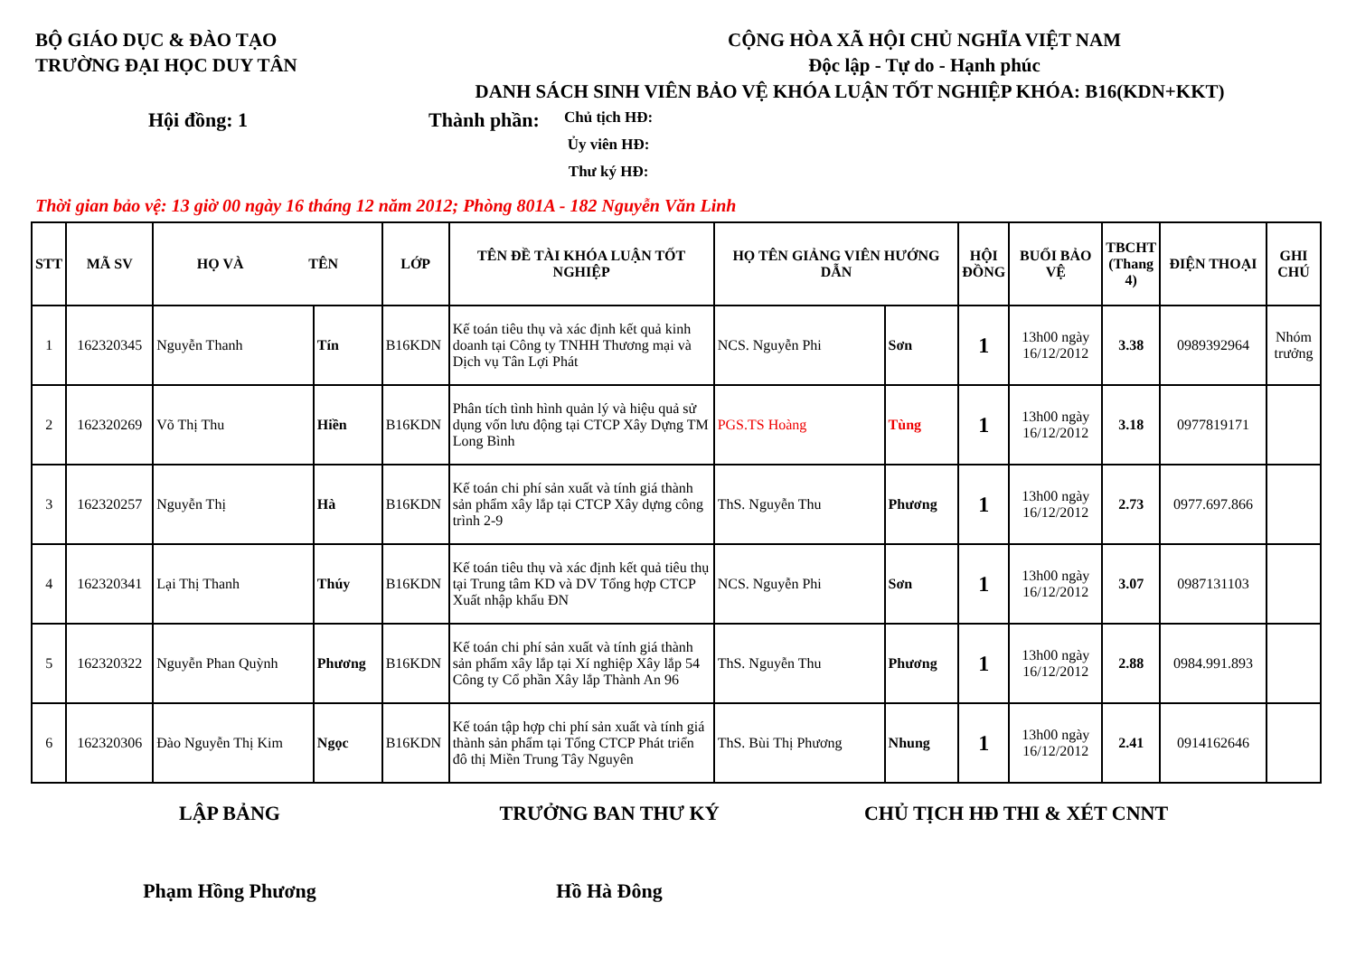BỘ GIÁO DỤC & ĐÀO TẠO
TRƯỜNG ĐẠI HỌC DUY TÂN
CỘNG HÒA XÃ HỘI CHỦ NGHĨA VIỆT NAM
Độc lập - Tự do - Hạnh phúc
DANH SÁCH SINH VIÊN BẢO VỆ KHÓA LUẬN TỐT NGHIỆP KHÓA: B16(KDN+KKT)
Hội đồng: 1 Thành phần:
Chủ tịch HĐ:
Ủy viên HĐ:
Thư ký HĐ:
Thời gian bảo vệ: 13 giờ 00 ngày 16 tháng 12 năm 2012; Phòng 801A - 182 Nguyễn Văn Linh
| STT | MÃ SV | HỌ VÀ TÊN | | LỚP | TÊN ĐỀ TÀI KHÓA LUẬN TỐT NGHIỆP | HỌ TÊN GIẢNG VIÊN HƯỚNG DẪN | | HỘI ĐỒNG | BUỔI BẢO VỆ | TBCHT (Thang 4) | ĐIỆN THOẠI | GHI CHÚ |
| --- | --- | --- | --- | --- | --- | --- | --- | --- | --- | --- | --- | --- |
| 1 | 162320345 | Nguyễn Thanh | Tín | B16KDN | Kế toán tiêu thụ và xác định kết quả kinh doanh tại Công ty TNHH Thương mại và Dịch vụ Tân Lợi Phát | NCS. Nguyễn Phi | Sơn | 1 | 13h00 ngày 16/12/2012 | 3.38 | 0989392964 | Nhóm trưởng |
| 2 | 162320269 | Võ Thị Thu | Hiền | B16KDN | Phân tích tình hình quản lý và hiệu quả sử dụng vốn lưu động tại CTCP Xây Dựng TM Long Bình | PGS.TS Hoàng | Tùng | 1 | 13h00 ngày 16/12/2012 | 3.18 | 0977819171 | |
| 3 | 162320257 | Nguyễn Thị | Hà | B16KDN | Kế toán chi phí sản xuất và tính giá thành sản phẩm xây lắp tại CTCP Xây dựng công trình 2-9 | ThS. Nguyễn Thu | Phương | 1 | 13h00 ngày 16/12/2012 | 2.73 | 0977.697.866 | |
| 4 | 162320341 | Lại Thị Thanh | Thúy | B16KDN | Kế toán tiêu thụ và xác định kết quả tiêu thụ tại Trung tâm KD và DV Tổng hợp CTCP Xuất nhập khẩu ĐN | NCS. Nguyễn Phi | Sơn | 1 | 13h00 ngày 16/12/2012 | 3.07 | 0987131103 | |
| 5 | 162320322 | Nguyễn Phan Quỳnh | Phương | B16KDN | Kế toán chi phí sản xuất và tính giá thành sản phẩm xây lắp tại Xí nghiệp Xây lắp 54 Công ty Cổ phần Xây lắp Thành An 96 | ThS. Nguyễn Thu | Phương | 1 | 13h00 ngày 16/12/2012 | 2.88 | 0984.991.893 | |
| 6 | 162320306 | Đào Nguyễn Thị Kim | Ngọc | B16KDN | Kế toán tập hợp chi phí sản xuất và tính giá thành sản phẩm tại Tổng CTCP Phát triển đô thị Miền Trung Tây Nguyên | ThS. Bùi Thị Phương | Nhung | 1 | 13h00 ngày 16/12/2012 | 2.41 | 0914162646 | |
LẬP BẢNG TRƯỞNG BAN THƯ KÝ CHỦ TỊCH HĐ THI & XÉT CNNT
Phạm Hồng Phương Hồ Hà Đông